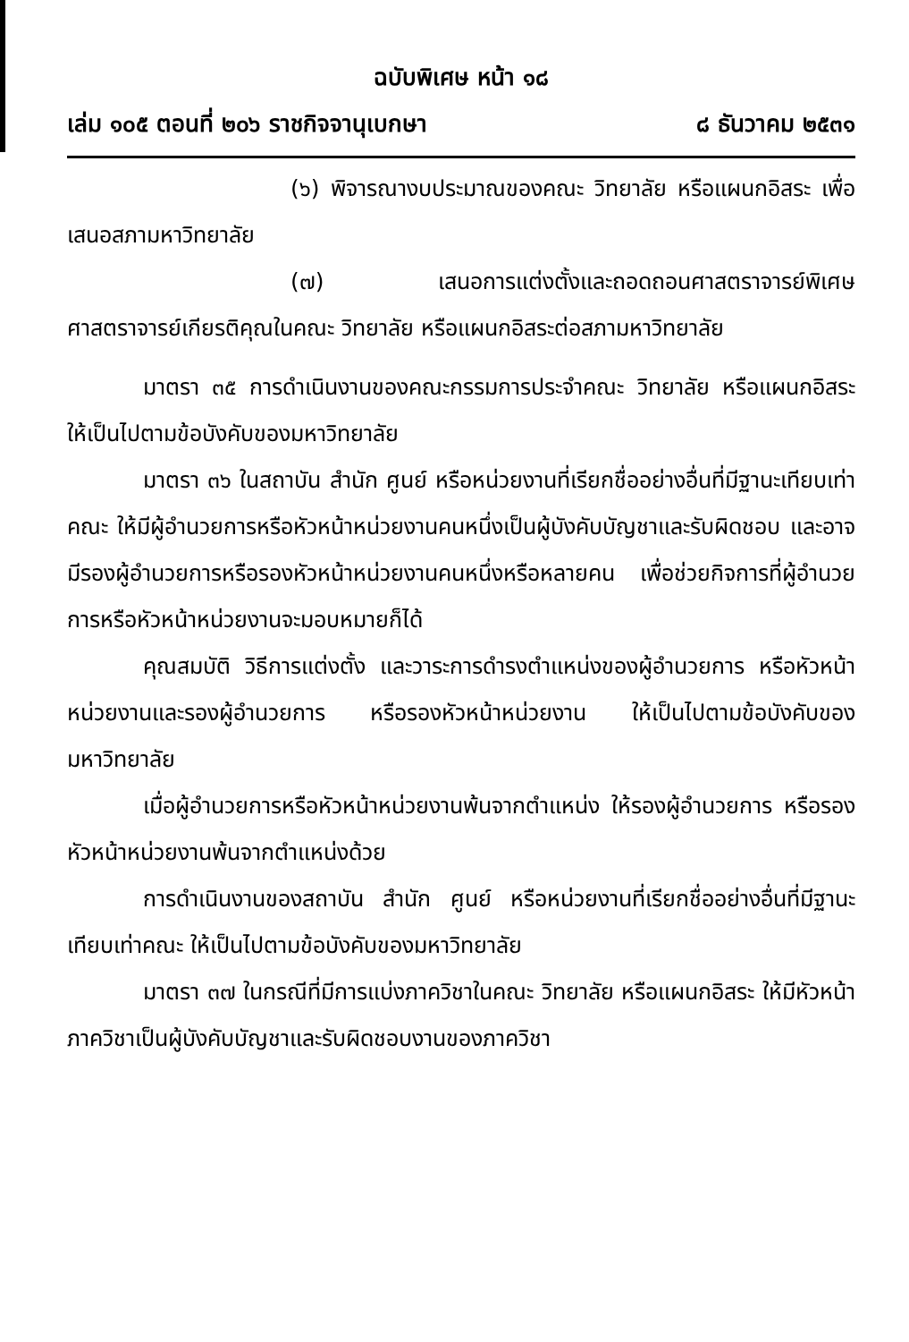ฉบับพิเศษ หน้า ๑๘
เล่ม ๑๐๕ ตอนที่ ๒๐๖ ราชกิจจานุเบกษา ๘ ธันวาคม ๒๕๓๑
(๖) พิจารณางบประมาณของคณะ วิทยาลัย หรือแผนกอิสระ เพื่อเสนอสภามหาวิทยาลัย
(๗) เสนอการแต่งตั้งและถอดถอนศาสตราจารย์พิเศษ ศาสตราจารย์เกียรติคุณในคณะ วิทยาลัย หรือแผนกอิสระต่อสภามหาวิทยาลัย
มาตรา ๓๕ การดำเนินงานของคณะกรรมการประจำคณะ วิทยาลัย หรือแผนกอิสระ ให้เป็นไปตามข้อบังคับของมหาวิทยาลัย
มาตรา ๓๖ ในสถาบัน สำนัก ศูนย์ หรือหน่วยงานที่เรียกชื่ออย่างอื่นที่มีฐานะเทียบเท่าคณะ ให้มีผู้อำนวยการหรือหัวหน้าหน่วยงานคนหนึ่งเป็นผู้บังคับบัญชาและรับผิดชอบ และอาจมีรองผู้อำนวยการหรือรองหัวหน้าหน่วยงานคนหนึ่งหรือหลายคน เพื่อช่วยกิจการที่ผู้อำนวยการหรือหัวหน้าหน่วยงานจะมอบหมายก็ได้
คุณสมบัติ วิธีการแต่งตั้ง และวาระการดำรงตำแหน่งของผู้อำนวยการ หรือหัวหน้าหน่วยงานและรองผู้อำนวยการ หรือรองหัวหน้าหน่วยงาน ให้เป็นไปตามข้อบังคับของมหาวิทยาลัย
เมื่อผู้อำนวยการหรือหัวหน้าหน่วยงานพ้นจากตำแหน่ง ให้รองผู้อำนวยการ หรือรองหัวหน้าหน่วยงานพ้นจากตำแหน่งด้วย
การดำเนินงานของสถาบัน สำนัก ศูนย์ หรือหน่วยงานที่เรียกชื่ออย่างอื่นที่มีฐานะเทียบเท่าคณะ ให้เป็นไปตามข้อบังคับของมหาวิทยาลัย
มาตรา ๓๗ ในกรณีที่มีการแบ่งภาควิชาในคณะ วิทยาลัย หรือแผนกอิสระ ให้มีหัวหน้าภาควิชาเป็นผู้บังคับบัญชาและรับผิดชอบงานของภาควิชา